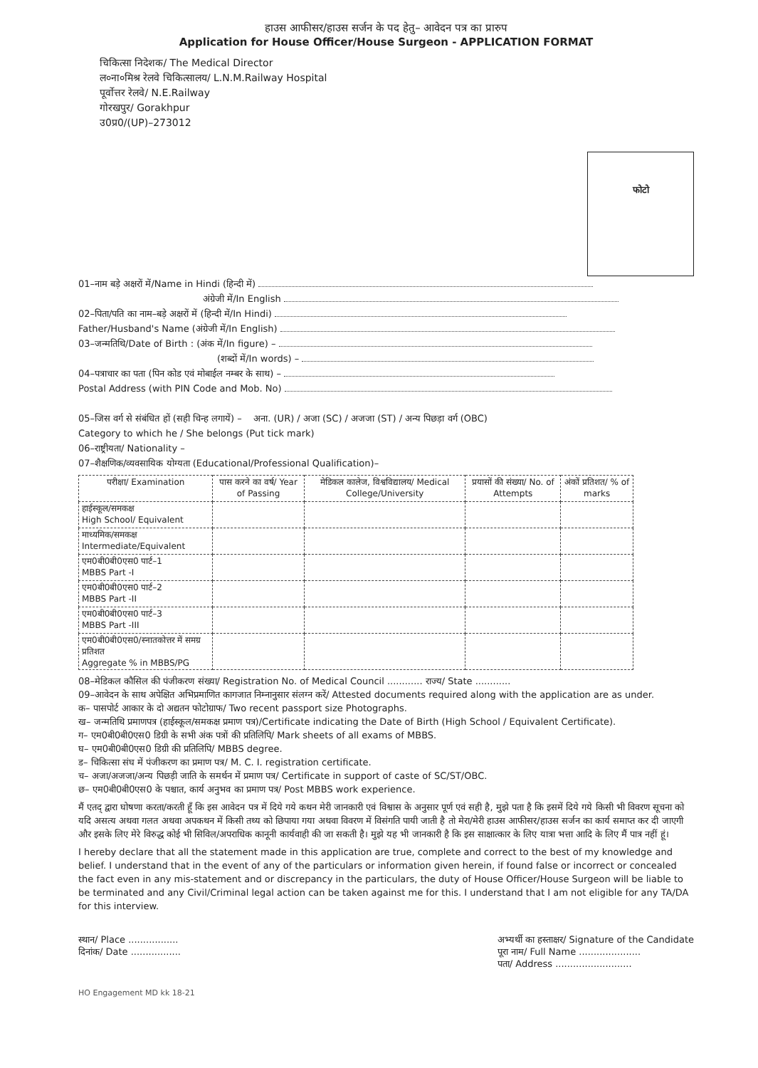हाउस आफीसर/हाउस सर्जन के पद हेतु– आवेदन पत्र का प्रारुप
Application for House Officer/House Surgeon - APPLICATION FORMAT
चिकित्सा निदेशक/ The Medical Director
ल०ना०मिश्र रेलवे चिकित्सालय/ L.N.M.Railway Hospital
पूर्वोत्तर रेलवे/ N.E.Railway
गोरखपुर/ Gorakhpur
उ0प्र0/(UP)–273012
फोटो
01–नाम बड़े अक्षरों में/Name in Hindi (हिन्दी में)
अंग्रेजी में/In English
02–पिता/पति का नाम–बड़े अक्षरों में (हिन्दी में/In Hindi)
Father/Husband's Name (अंग्रेजी में/In English)
03–जन्मतिथि/Date of Birth : (अंक में/In figure) –
(शब्दों में/In words) –
04–पत्राचार का पता (पिन कोड एवं मोबाईल नम्बर के साथ) –
Postal Address (with PIN Code and Mob. No)
05–जिस वर्ग से संबंधित हों (सही चिन्ह लगायें) – अना. (UR) / अजा (SC) / अजजा (ST) / अन्य पिछड़ा वर्ग (OBC)
Category to which he / She belongs (Put tick mark)
06–राष्ट्रीयता/ Nationality –
07–शैक्षणिक/व्यवसायिक योग्यता (Educational/Professional Qualification)–
| परीक्षा/ Examination | पास करने का वर्ष/ Year of Passing | मेडिकल कालेज, विश्वविद्यालय/ Medical College/University | प्रयासों की संख्या/ No. of Attempts | अंकों प्रतिशत/ % of marks |
| --- | --- | --- | --- | --- |
| हाईस्कूल/समकक्ष High School/ Equivalent | | | | |
| माध्यमिक/समकक्ष Intermediate/Equivalent | | | | |
| एम0बी0बी0एस0 पार्ट–1 MBBS Part -I | | | | |
| एम0बी0बी0एस0 पार्ट–2 MBBS Part -II | | | | |
| एम0बी0बी0एस0 पार्ट–3 MBBS Part -III | | | | |
| एम0बी0बी0एस0/स्नातकोत्तर में समग्र प्रतिशत Aggregate % in MBBS/PG | | | | |
08–मेडिकल कौसिल की पंजीकरण संख्या/ Registration No. of Medical Council ............ राज्य/ State ............
09–आवेदन के साथ अपेक्षित अभिप्रमाणित कागजात निम्नानुसार संलग्न करें/ Attested documents required along with the application are as under.
क– पासपोर्ट आकार के दो अद्यतन फोटोग्राफ/ Two recent passport size Photographs.
ख– जन्मतिथि प्रमाणपत्र (हाईस्कूल/समकक्ष प्रमाण पत्र)/Certificate indicating the Date of Birth (High School / Equivalent Certificate).
ग– एम0बी0बी0एस0 डिग्री के सभी अंक पत्रों की प्रतिलिपि/ Mark sheets of all exams of MBBS.
घ– एम0बी0बी0एस0 डिग्री की प्रतिलिपि/ MBBS degree.
ड– चिकित्सा संघ में पंजीकरण का प्रमाण पत्र/ M. C. I. registration certificate.
च– अजा/अजजा/अन्य पिछड़ी जाति के समर्थन में प्रमाण पत्र/ Certificate in support of caste of SC/ST/OBC.
छ– एम0बी0बी0एस0 के पश्चात, कार्य अनुभव का प्रमाण पत्र/ Post MBBS work experience.
मैं एतद् द्वारा घोषणा करता/करती हूँ कि इस आवेदन पत्र में दिये गये कथन मेरी जानकारी एवं विश्वास के अनुसार पूर्ण एवं सही है, मुझे पता है कि इसमें दिये गये किसी भी विवरण सूचना को यदि असत्य अथवा गलत अथवा अपकथन में किसी तथ्य को छिपाया गया अथवा विवरण में विसंगति पायी जाती है तो मेरा/मेरी हाउस आफीसर/हाउस सर्जन का कार्य समाप्त कर दी जाएगी और इसके लिए मेरे विरुद्ध कोई भी सिविल/अपराधिक कानूनी कार्यवाही की जा सकती है। मुझे यह भी जानकारी है कि इस साक्षात्कार के लिए यात्रा भत्ता आदि के लिए मैं पात्र नहीं हूं।
I hereby declare that all the statement made in this application are true, complete and correct to the best of my knowledge and belief. I understand that in the event of any of the particulars or information given herein, if found false or incorrect or concealed the fact even in any mis-statement and or discrepancy in the particulars, the duty of House Officer/House Surgeon will be liable to be terminated and any Civil/Criminal legal action can be taken against me for this. I understand that I am not eligible for any TA/DA for this interview.
स्थान/ Place .................
दिनांक/ Date .................
अभ्यर्थी का हस्ताक्षर/ Signature of the Candidate
पूरा नाम/ Full Name .....................
पता/ Address ..........................
HO Engagement MD kk 18-21